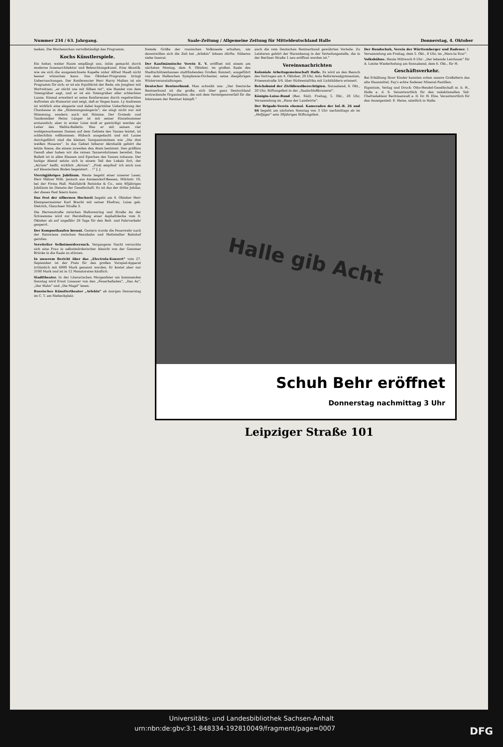Nummer 234 / 63. Jahrgang. Saale-Zeitung / Allgemeine Zeitung für Mitteldeutschland Halle Donnerstag, 4. Oktober
tesken. Die Wochenschau vervollständigt das Programm.
Kochs Künstlerspiele.
Ein hoher, weiter Raum empfängt uns, intim gemacht durch moderne Innenarchitektur und Beleuchtungskunst. Eine Akustik, wie sie sich die ausgezeichnete Kapelle unter Alfred Maaß nicht besser wünschen kann. Das Oktober-Programm bringt Ueberraschungen. Der Konferencier Herr Harry Malten ist ein Programm für sich; er ist ein Equilibrist der Rede, ein Jongleur mit Wortwitzen; „er sticht uns mit Silben tot“, wie Hamlet von dem Totengräber sagt, und er ist ein Totengräber aller schlechten Laune. Einmal erweitert er seine Konferenzen durch regelrechtes Auftreten als Humorist und zeigt, daß er fingen kann. Ly Andresen ist wirklich eine elegante und dabei kapriziöse Ueberfetzung der Chanteuse in die „Stimmungssängerin“; sie singt nicht nur mit Stimmung, sondern auch mit Stimme. Der Grotesk- und Tanzkomiker Heinz Länger ist mit seiner Einzelnummer erstaunlich; aber in erster Linie muß er gewürdigt werden als Leiter des Melita-Balletts. Was er mit seinen vier wohlgewachsenen Damen auf dem Gebiete des Tanzes leistet, ist schlechthin vollkommen. Hübsch ausgedacht und mit Laune durchgeführt sind die kleinen Tanzpantomimen wie „Die drei weißen Husaren“. In das Gebiet höherer Akrobatik gehört die letzte Szene, die einem zuweilen den Atem benimmt. Den größten Genuß aber haben wir die reinen Tanzevolutionen bereitet. Das Ballett ist in allen Klassen und Epochen des Tanzes zuhause. Der lustige Abend setzte sich in einem Teil des Lokals fort, der „Atrium“ heißt, wirklich „Atrium“. „Froh empfind' ich mich nun auf klassischem Boden begeistert . . !“ J. J.
Vierzigjähriges Jubiläum. Heute begeht einer unserer Leser, Herr Mälzer Wilh. Jentsch aus Ammendorf-Beesen, Milchstr. 10, bei der Firma Hall. Malzfabrik Reinicke & Co., sein 40jähriges Jubiläum im Dienste der Gesellschaft. Es ist das der dritte Jubilar, der dieses Fest feiern kann.
Das Fest der silbernen Hochzeit begeht am 4. Oktober Herr Klempnermeister Karl Brecht mit seiner Ehefrau, Luise geb. Dietrich, Glauchaer Straße 3.
Die Herrenstraße zwischen Hallorenring und Straße An der Schwemme wird zur Herstellung einer Asphaltdecke vom 8. Oktober ab auf ungefähr 28 Tage für den Reit- und Fahrverkehr gesperrt.
Der Komposthaufen brennt. Gestern wurde die Feuerwehr nach der Ratswiese zwischen Rennbahn und Hettstedter Bahnhof gerufen.
Vereitelter Selbstmordversuch. Vergangene Nacht versuchte sich eine Frau in selbstmörderischer Absicht von der Genzmer Brücke in die Saale zu stürzen.
In unserem Bericht über das „Electrola-Konzert“ vom 27. September ist der Preis für den großen Vorspiel-Apparat irrtümlich mit 6000 Mark genannt worden. Er kostet aber nur 3100 Mark und ist in 12 Monatsraten käuflich.
Stadttheater. In der Literarischen Morgenfeier am kommenden Sonntag wird Ernst Lissauer von den „Feuerballaden“, „Das As“, „Der Hahn“ und „Die Magd“ lesen.
Russisches Künstlertheater „Arlekin“ ab morgen Donnerstag im C. T. am Riebeckplatz.
fremde Größe der russischen Volksseele erhalten, um derentwillen sich die Zeit bei „Arlekin“ lohnen dürfte. Näheres siehe Inserat.
Der Kaufmännische Verein E. V. eröffnet mit einem am nächsten Montag, dem 8. Oktober, im großen Saale des Stadtschützenhauses stattfindenden Großen Konzert, ausgeführt von dem Halleschen Symphonie-Orchester, seine diesjährigen Winterveranstaltungen.
Deutscher Rentnerbund. Man schreibt uns: „Der Deutsche Rentnerbund ist die große, sich über ganz Deutschland erstreckende Organisation, die seit dem Vermögensverfall für die Interessen der Rentner kämpft.“
auch die vom Deutschen Rentnerbund gewährten Vorteile. Zu Letzteren gehört der Warenbezug in der Verteilungsstelle, die in der Berliner Straße 1 neu eröffnet worden ist.“
Vereinsnachrichten
Koloniale Arbeitsgemeinschaft Halle. Es wird an den Besuch des Vortrages am 4. Oktober, 20 Uhr, Aula Reformrealgymnasium, Friesenstraße 3/4, über Südwestafrika mit Lichtbildern erinnert.
Reichsbund der Zivildienstberechtigten. Sonnabend, 6. Okt., 20 Uhr, Stiftungsfest in der „Saalschloßbrauerei“.
Königin-Luise-Bund (Bez. Süd). Freitag, 5. Okt., 20 Uhr, Versammlung im „Haus der Landwirte“.
Der Brigade-Verein ehemal. Kameraden der Inf.-R. 26 und 66 begeht am nächsten Sonntag von 3 Uhr nachmittags ab im „Hofjäger“ sein 30jähriges Stiftungsfest.
Der Bundschuh, Verein der Württemberger und Badener. 1. Versammlung am Freitag, dem 5. Okt., 8 Uhr, im „Mars-la-Tour“.
Volksbühne. Heute Mittwoch 8 Uhr: „Der lebende Leichnam“ für A. Letzte Wiederholung am Sonnabend, dem 6. Okt., für H.
Geschäftsverkehr.
Bei Erkältung Ihrer Kinder kannten schon unsere Großeltern das alte Hausmittel, Fay's echte Sodener Mineral-Pastillen.
Eigentum, Verlag und Druck: Otto-Hendel-Gesellschaft m. b. H., Halle a. d. S. Verantwortlich für den redaktionellen Teil: Chefredakteur Rechtsanwalt a. D. Dr. H. Elze. Verantwortlich für den Anzeigenteil: E. Heise, sämtlich in Halle.
Halle gib Acht
Schuh Behr eröffnet
Donnerstag nachmittag 3 Uhr
Leipziger Straße 101
Universitäts- und Landesbibliothek Sachsen-Anhalt
urn:nbn:de:gbv:3:1-848334-192810049/fragment/page=0007 DFG